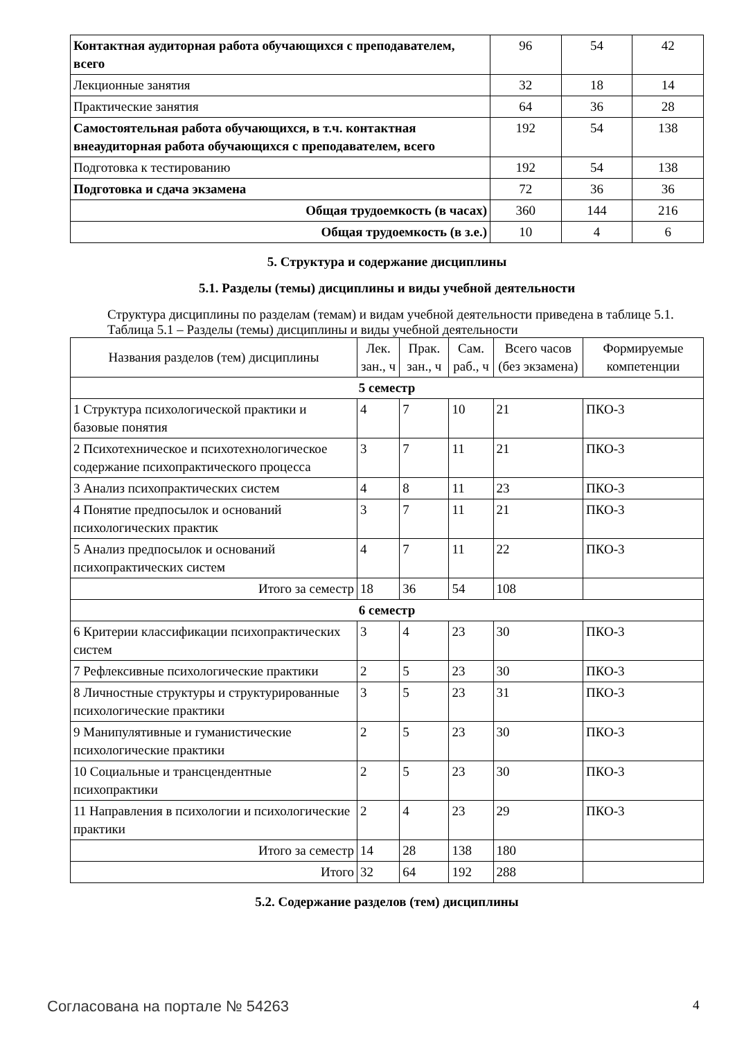| Контактная аудиторная работа обучающихся с преподавателем, всего | 96 | 54 | 42 |
| Лекционные занятия | 32 | 18 | 14 |
| Практические занятия | 64 | 36 | 28 |
| Самостоятельная работа обучающихся, в т.ч. контактная внеаудиторная работа обучающихся с преподавателем, всего | 192 | 54 | 138 |
| Подготовка к тестированию | 192 | 54 | 138 |
| Подготовка и сдача экзамена | 72 | 36 | 36 |
| Общая трудоемкость (в часах) | 360 | 144 | 216 |
| Общая трудоемкость (в з.е.) | 10 | 4 | 6 |
5. Структура и содержание дисциплины
5.1. Разделы (темы) дисциплины и виды учебной деятельности
Структура дисциплины по разделам (темам) и видам учебной деятельности приведена в таблице 5.1.
Таблица 5.1 – Разделы (темы) дисциплины и виды учебной деятельности
| Названия разделов (тем) дисциплины | Лек. зан., ч | Прак. зан., ч | Сам. раб., ч | Всего часов (без экзамена) | Формируемые компетенции |
| --- | --- | --- | --- | --- | --- |
| 5 семестр | | | | | |
| 1 Структура психологической практики и базовые понятия | 4 | 7 | 10 | 21 | ПКО-3 |
| 2 Психотехническое и психотехнологическое содержание психопрактического процесса | 3 | 7 | 11 | 21 | ПКО-3 |
| 3 Анализ психопрактических систем | 4 | 8 | 11 | 23 | ПКО-3 |
| 4 Понятие предпосылок и оснований психологических практик | 3 | 7 | 11 | 21 | ПКО-3 |
| 5 Анализ предпосылок и оснований психопрактических систем | 4 | 7 | 11 | 22 | ПКО-3 |
| Итого за семестр | 18 | 36 | 54 | 108 | |
| 6 семестр | | | | | |
| 6 Критерии классификации психопрактических систем | 3 | 4 | 23 | 30 | ПКО-3 |
| 7 Рефлексивные психологические практики | 2 | 5 | 23 | 30 | ПКО-3 |
| 8 Личностные структуры и структурированные психологические практики | 3 | 5 | 23 | 31 | ПКО-3 |
| 9 Манипулятивные и гуманистические психологические практики | 2 | 5 | 23 | 30 | ПКО-3 |
| 10 Социальные и трансцендентные психопрактики | 2 | 5 | 23 | 30 | ПКО-3 |
| 11 Направления в психологии и психологические практики | 2 | 4 | 23 | 29 | ПКО-3 |
| Итого за семестр | 14 | 28 | 138 | 180 | |
| Итого | 32 | 64 | 192 | 288 | |
5.2. Содержание разделов (тем) дисциплины
Согласована на портале № 54263 4